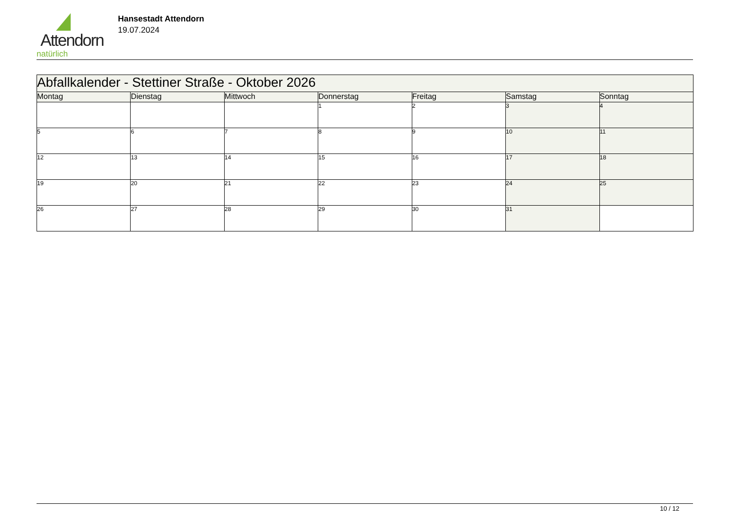Attendorn
natürlich
Hansestadt Attendorn
19.07.2024
| Abfallkalender - Stettiner Straße - Oktober 2026 | | | | | | |
| Montag | Dienstag | Mittwoch | Donnerstag | Freitag | Samstag | Sonntag |
| | | | 1 | 2 | 3 | 4 |
| 5 | 6 | 7 | 8 | 9 | 10 | 11 |
| 12 | 13 | 14 | 15 | 16 | 17 | 18 |
| 19 | 20 | 21 | 22 | 23 | 24 | 25 |
| 26 | 27 | 28 | 29 | 30 | 31 | |
10 / 12